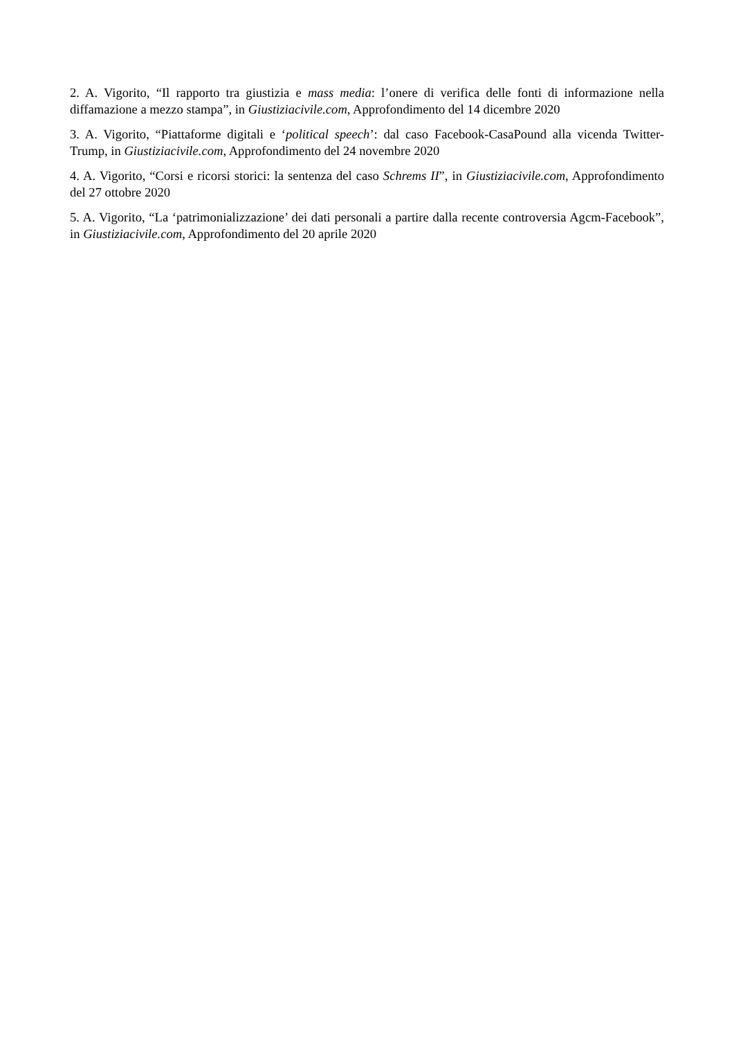2. A. Vigorito, “Il rapporto tra giustizia e mass media: l’onere di verifica delle fonti di informazione nella diffamazione a mezzo stampa”, in Giustiziacivile.com, Approfondimento del 14 dicembre 2020
3. A. Vigorito, “Piattaforme digitali e ‘political speech’: dal caso Facebook-CasaPound alla vicenda Twitter-Trump, in Giustiziacivile.com, Approfondimento del 24 novembre 2020
4. A. Vigorito, “Corsi e ricorsi storici: la sentenza del caso Schrems II”, in Giustiziacivile.com, Approfondimento del 27 ottobre 2020
5. A. Vigorito, “La ‘patrimonializzazione’ dei dati personali a partire dalla recente controversia Agcm-Facebook”, in Giustiziacivile.com, Approfondimento del 20 aprile 2020